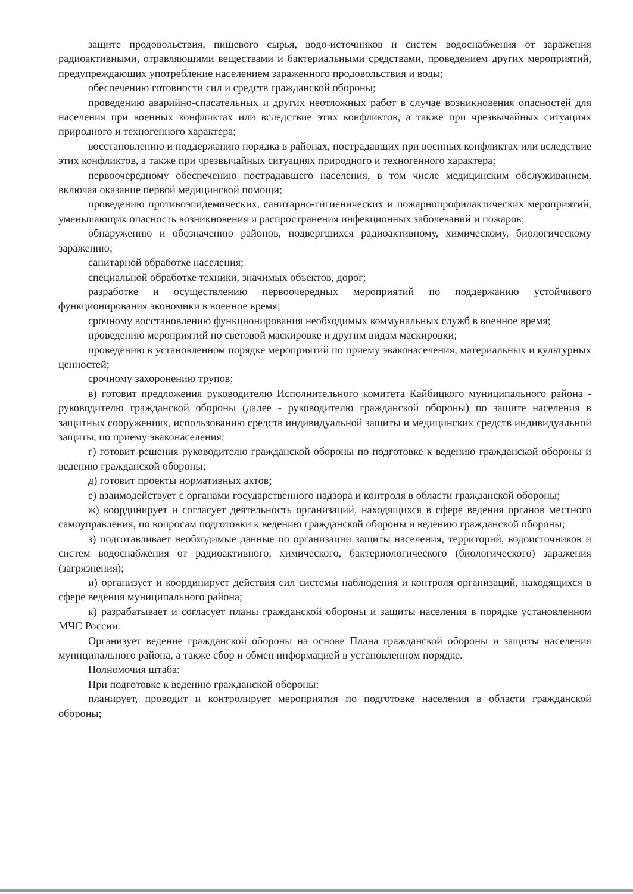защите продовольствия, пищевого сырья, водо-источников и систем водоснабжения от заражения радиоактивными, отравляющими веществами и бактериальными средствами, проведением других мероприятий, предупреждающих употребление населением зараженного продовольствия и воды;
обеспечению готовности сил и средств гражданской обороны;
проведению аварийно-спасательных и других неотложных работ в случае возникновения опасностей для населения при военных конфликтах или вследствие этих конфликтов, а также при чрезвычайных ситуациях природного и техногенного характера;
восстановлению и поддержанию порядка в районах, пострадавших при военных конфликтах или вследствие этих конфликтов, а также при чрезвычайных ситуациях природного и техногенного характера;
первоочередному обеспечению пострадавшего населения, в том числе медицинским обслуживанием, включая оказание первой медицинской помощи;
проведению противоэпидемических, санитарно-гигиенических и пожарнопрофилактических мероприятий, уменьшающих опасность возникновения и распространения инфекционных заболеваний и пожаров;
обнаружению и обозначению районов, подвергшихся радиоактивному, химическому, биологическому заражению;
санитарной обработке населения;
специальной обработке техники, значимых объектов, дорог;
разработке и осуществлению первоочередных мероприятий по поддержанию устойчивого функционирования экономики в военное время;
срочному восстановлению функционирования необходимых коммунальных служб в военное время;
проведению мероприятий по световой маскировке и другим видам маскировки;
проведению в установленном порядке мероприятий по приему эваконаселения, материальных и культурных ценностей;
срочному захоронению трупов;
в) готовит предложения руководителю Исполнительного комитета Кайбицкого муниципального района - руководителю гражданской обороны (далее - руководителю гражданской обороны) по защите населения в защитных сооружениях, использованию средств индивидуальной защиты и медицинских средств индивидуальной защиты, по приему эваконаселения;
г) готовит решения руководителю гражданской обороны по подготовке к ведению гражданской обороны и ведению гражданской обороны;
д) готовит проекты нормативных актов;
е) взаимодействует с органами государственного надзора и контроля в области гражданской обороны;
ж) координирует и согласует деятельность организаций, находящихся в сфере ведения органов местного самоуправления, по вопросам подготовки к ведению гражданской обороны и ведению гражданской обороны;
з) подготавливает необходимые данные по организации защиты населения, территорий, водоисточников и систем водоснабжения от радиоактивного, химического, бактериологического (биологического) заражения (загрязнения);
и) организует и координирует действия сил системы наблюдения и контроля организаций, находящихся в сфере ведения муниципального района;
к) разрабатывает и согласует планы гражданской обороны и защиты населения в порядке установленном МЧС России.
Организует ведение гражданской обороны на основе Плана гражданской обороны и защиты населения муниципального района, а также сбор и обмен информацией в установленном порядке.
Полномочия штаба:
При подготовке к ведению гражданской обороны:
планирует, проводит и контролирует мероприятия по подготовке населения в области гражданской обороны;